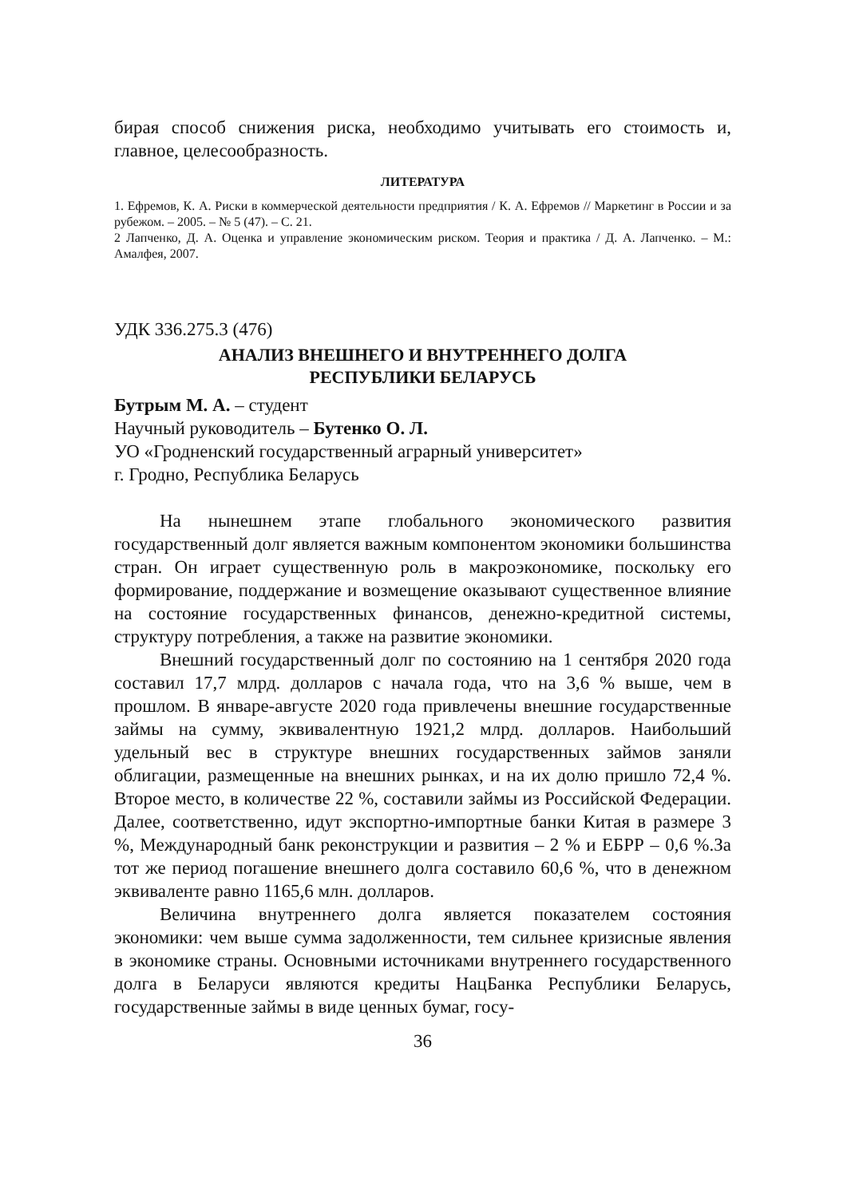бирая способ снижения риска, необходимо учитывать его стоимость и, главное, целесообразность.
ЛИТЕРАТУРА
1. Ефремов, К. А. Риски в коммерческой деятельности предприятия / К. А. Ефремов // Маркетинг в России и за рубежом. – 2005. – № 5 (47). – С. 21.
2 Лапченко, Д. А. Оценка и управление экономическим риском. Теория и практика / Д. А. Лапченко. – М.: Амалфея, 2007.
УДК 336.275.3 (476)
АНАЛИЗ ВНЕШНЕГО И ВНУТРЕННЕГО ДОЛГА
РЕСПУБЛИКИ БЕЛАРУСЬ
Бутрым М. А. – студент
Научный руководитель – Бутенко О. Л.
УО «Гродненский государственный аграрный университет»
г. Гродно, Республика Беларусь
На нынешнем этапе глобального экономического развития государственный долг является важным компонентом экономики большинства стран. Он играет существенную роль в макроэкономике, поскольку его формирование, поддержание и возмещение оказывают существенное влияние на состояние государственных финансов, денежно-кредитной системы, структуру потребления, а также на развитие экономики.
Внешний государственный долг по состоянию на 1 сентября 2020 года составил 17,7 млрд. долларов с начала года, что на 3,6 % выше, чем в прошлом. В январе-августе 2020 года привлечены внешние государственные займы на сумму, эквивалентную 1921,2 млрд. долларов. Наибольший удельный вес в структуре внешних государственных займов заняли облигации, размещенные на внешних рынках, и на их долю пришло 72,4 %. Второе место, в количестве 22 %, составили займы из Российской Федерации. Далее, соответственно, идут экспортно-импортные банки Китая в размере 3 %, Международный банк реконструкции и развития – 2 % и ЕБРР – 0,6 %.За тот же период погашение внешнего долга составило 60,6 %, что в денежном эквиваленте равно 1165,6 млн. долларов.
Величина внутреннего долга является показателем состояния экономики: чем выше сумма задолженности, тем сильнее кризисные явления в экономике страны. Основными источниками внутреннего государственного долга в Беларуси являются кредиты НацБанка Республики Беларусь, государственные займы в виде ценных бумаг, госу-
36